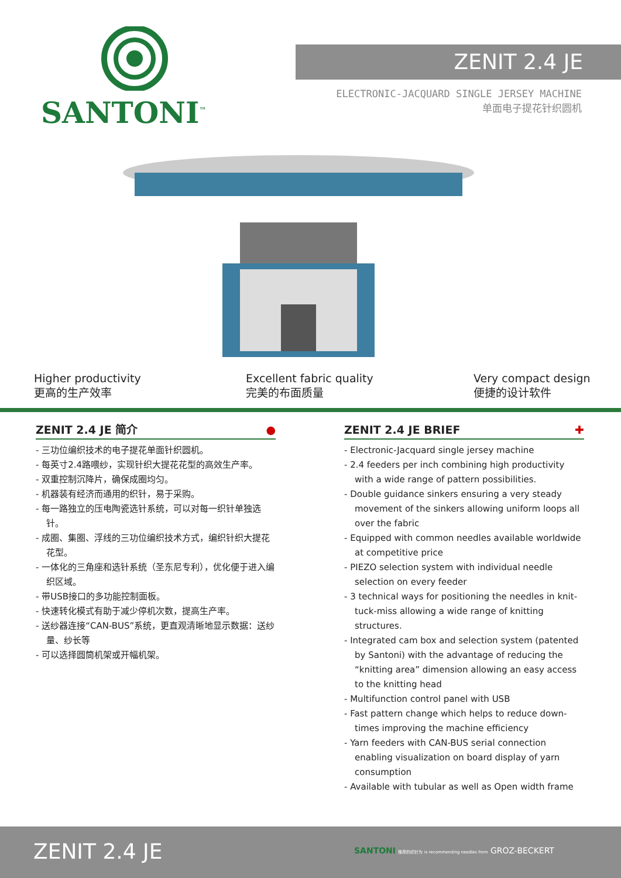SANTONI<sup>™</sup>
ZENIT 2.4 JE
ELECTRONIC-JACQUARD SINGLE JERSEY MACHINE
单面电子提花针织圆机
Higher productivity
更高的生产效率
Excellent fabric quality
完美的布面质量
Very compact design
便捷的设计软件
ZENIT 2.4 JE 简介 ●
- 三功位编织技术的电子提花单面针织圆机。
- 每英寸2.4路喂纱，实现针织大提花花型的高效生产率。
- 双重控制沉降片，确保成圈均匀。
- 机器装有经济而通用的织针，易于采购。
- 每一路独立的压电陶瓷选针系统，可以对每一织针单独选针。
- 成圈、集圈、浮线的三功位编织技术方式，编织针织大提花花型。
- 一体化的三角座和选针系统（圣东尼专利），优化便于进入编织区域。
- 带USB接口的多功能控制面板。
- 快速转化模式有助于减少停机次数，提高生产率。
- 送纱器连接“CAN-BUS”系统，更直观清晰地显示数据：送纱量、纱长等
- 可以选择圆筒机架或开幅机架。
ZENIT 2.4 JE BRIEF ✚
- Electronic-Jacquard single jersey machine
- 2.4 feeders per inch combining high productivity with a wide range of pattern possibilities.
- Double guidance sinkers ensuring a very steady movement of the sinkers allowing uniform loops all over the fabric
- Equipped with common needles available worldwide at competitive price
- PIEZO selection system with individual needle selection on every feeder
- 3 technical ways for positioning the needles in knit-tuck-miss allowing a wide range of knitting structures.
- Integrated cam box and selection system (patented by Santoni) with the advantage of reducing the “knitting area” dimension allowing an easy access to the knitting head
- Multifunction control panel with USB
- Fast pattern change which helps to reduce down-times improving the machine efficiency
- Yarn feeders with CAN-BUS serial connection enabling visualization on board display of yarn consumption
- Available with tubular as well as Open width frame
ZENIT 2.4 JE
SANTONI 推荐的织针为 is recommending needles from GROZ-BECKERT